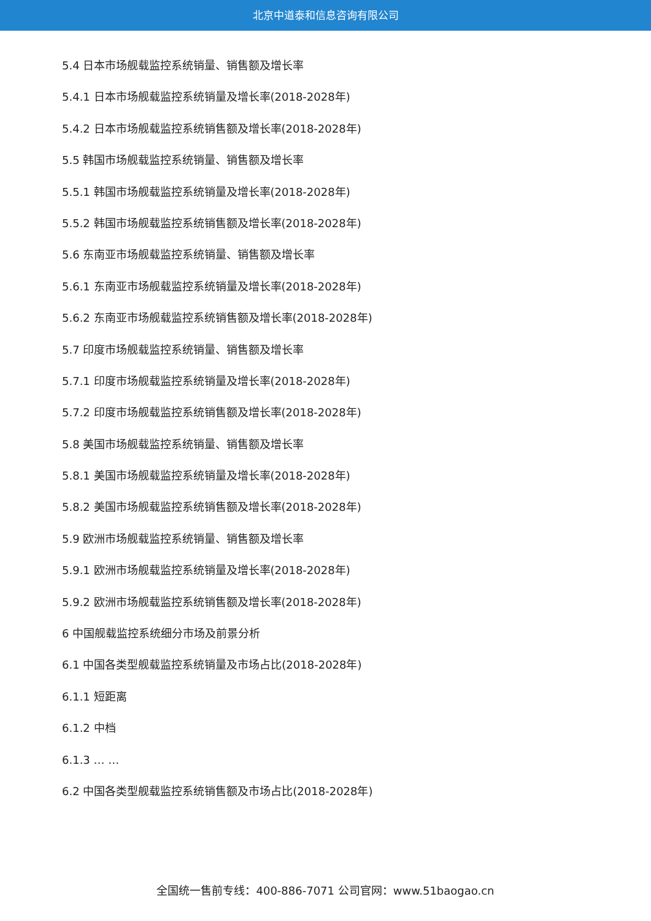北京中道泰和信息咨询有限公司
5.4 日本市场舰载监控系统销量、销售额及增长率
5.4.1 日本市场舰载监控系统销量及增长率(2018-2028年)
5.4.2 日本市场舰载监控系统销售额及增长率(2018-2028年)
5.5 韩国市场舰载监控系统销量、销售额及增长率
5.5.1 韩国市场舰载监控系统销量及增长率(2018-2028年)
5.5.2 韩国市场舰载监控系统销售额及增长率(2018-2028年)
5.6 东南亚市场舰载监控系统销量、销售额及增长率
5.6.1 东南亚市场舰载监控系统销量及增长率(2018-2028年)
5.6.2 东南亚市场舰载监控系统销售额及增长率(2018-2028年)
5.7 印度市场舰载监控系统销量、销售额及增长率
5.7.1 印度市场舰载监控系统销量及增长率(2018-2028年)
5.7.2 印度市场舰载监控系统销售额及增长率(2018-2028年)
5.8 美国市场舰载监控系统销量、销售额及增长率
5.8.1 美国市场舰载监控系统销量及增长率(2018-2028年)
5.8.2 美国市场舰载监控系统销售额及增长率(2018-2028年)
5.9 欧洲市场舰载监控系统销量、销售额及增长率
5.9.1 欧洲市场舰载监控系统销量及增长率(2018-2028年)
5.9.2 欧洲市场舰载监控系统销售额及增长率(2018-2028年)
6 中国舰载监控系统细分市场及前景分析
6.1 中国各类型舰载监控系统销量及市场占比(2018-2028年)
6.1.1 短距离
6.1.2 中档
6.1.3 … …
6.2 中国各类型舰载监控系统销售额及市场占比(2018-2028年)
全国统一售前专线：400-886-7071 公司官网：www.51baogao.cn